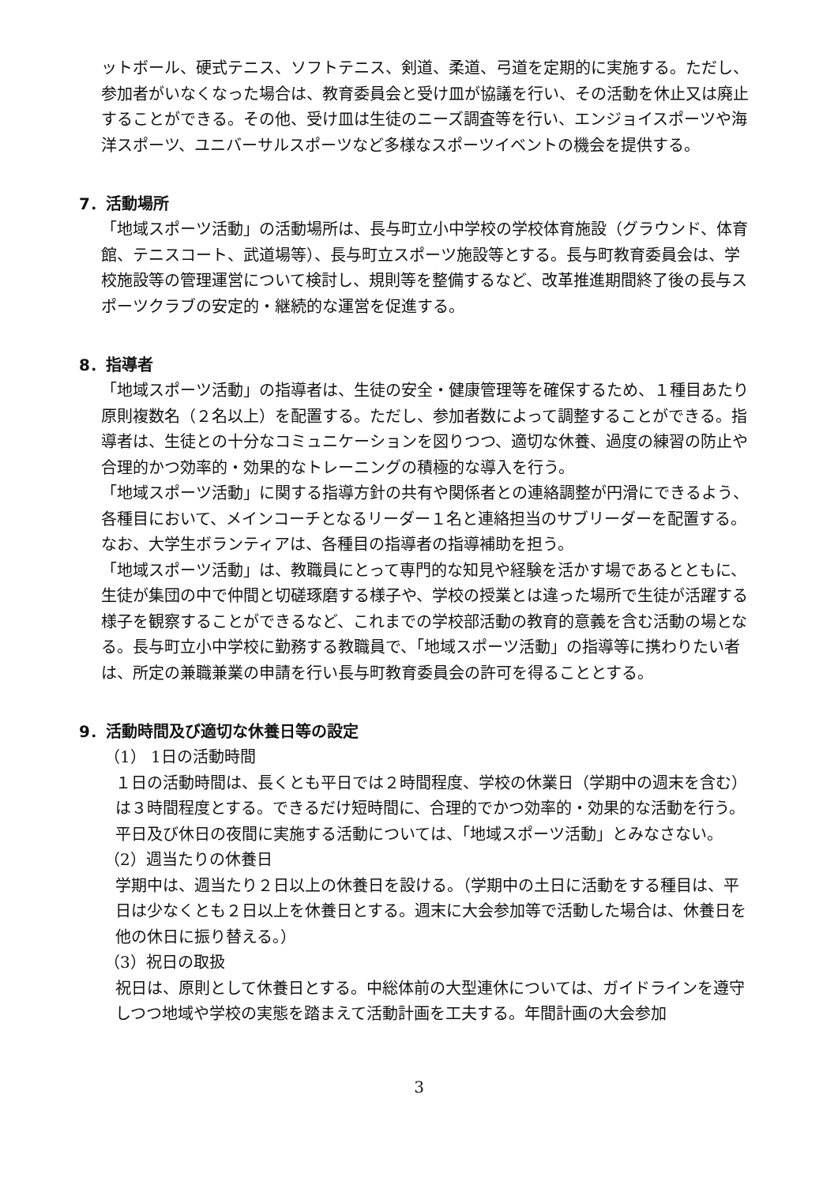ットボール、硬式テニス、ソフトテニス、剣道、柔道、弓道を定期的に実施する。ただし、参加者がいなくなった場合は、教育委員会と受け皿が協議を行い、その活動を休止又は廃止することができる。その他、受け皿は生徒のニーズ調査等を行い、エンジョイスポーツや海洋スポーツ、ユニバーサルスポーツなど多様なスポーツイベントの機会を提供する。
7．活動場所
「地域スポーツ活動」の活動場所は、長与町立小中学校の学校体育施設（グラウンド、体育館、テニスコート、武道場等）、長与町立スポーツ施設等とする。長与町教育委員会は、学校施設等の管理運営について検討し、規則等を整備するなど、改革推進期間終了後の長与スポーツクラブの安定的・継続的な運営を促進する。
8．指導者
「地域スポーツ活動」の指導者は、生徒の安全・健康管理等を確保するため、１種目あたり原則複数名（２名以上）を配置する。ただし、参加者数によって調整することができる。指導者は、生徒との十分なコミュニケーションを図りつつ、適切な休養、過度の練習の防止や合理的かつ効率的・効果的なトレーニングの積極的な導入を行う。
「地域スポーツ活動」に関する指導方針の共有や関係者との連絡調整が円滑にできるよう、各種目において、メインコーチとなるリーダー１名と連絡担当のサブリーダーを配置する。なお、大学生ボランティアは、各種目の指導者の指導補助を担う。
「地域スポーツ活動」は、教職員にとって専門的な知見や経験を活かす場であるとともに、生徒が集団の中で仲間と切磋琢磨する様子や、学校の授業とは違った場所で生徒が活躍する様子を観察することができるなど、これまでの学校部活動の教育的意義を含む活動の場となる。長与町立小中学校に勤務する教職員で、「地域スポーツ活動」の指導等に携わりたい者は、所定の兼職兼業の申請を行い長与町教育委員会の許可を得ることとする。
9．活動時間及び適切な休養日等の設定
（1） 1日の活動時間
１日の活動時間は、長くとも平日では２時間程度、学校の休業日（学期中の週末を含む）は３時間程度とする。できるだけ短時間に、合理的でかつ効率的・効果的な活動を行う。平日及び休日の夜間に実施する活動については、「地域スポーツ活動」とみなさない。
（2）週当たりの休養日
学期中は、週当たり２日以上の休養日を設ける。（学期中の土日に活動をする種目は、平日は少なくとも２日以上を休養日とする。週末に大会参加等で活動した場合は、休養日を他の休日に振り替える。）
（3）祝日の取扱
祝日は、原則として休養日とする。中総体前の大型連休については、ガイドラインを遵守しつつ地域や学校の実態を踏まえて活動計画を工夫する。年間計画の大会参加
3